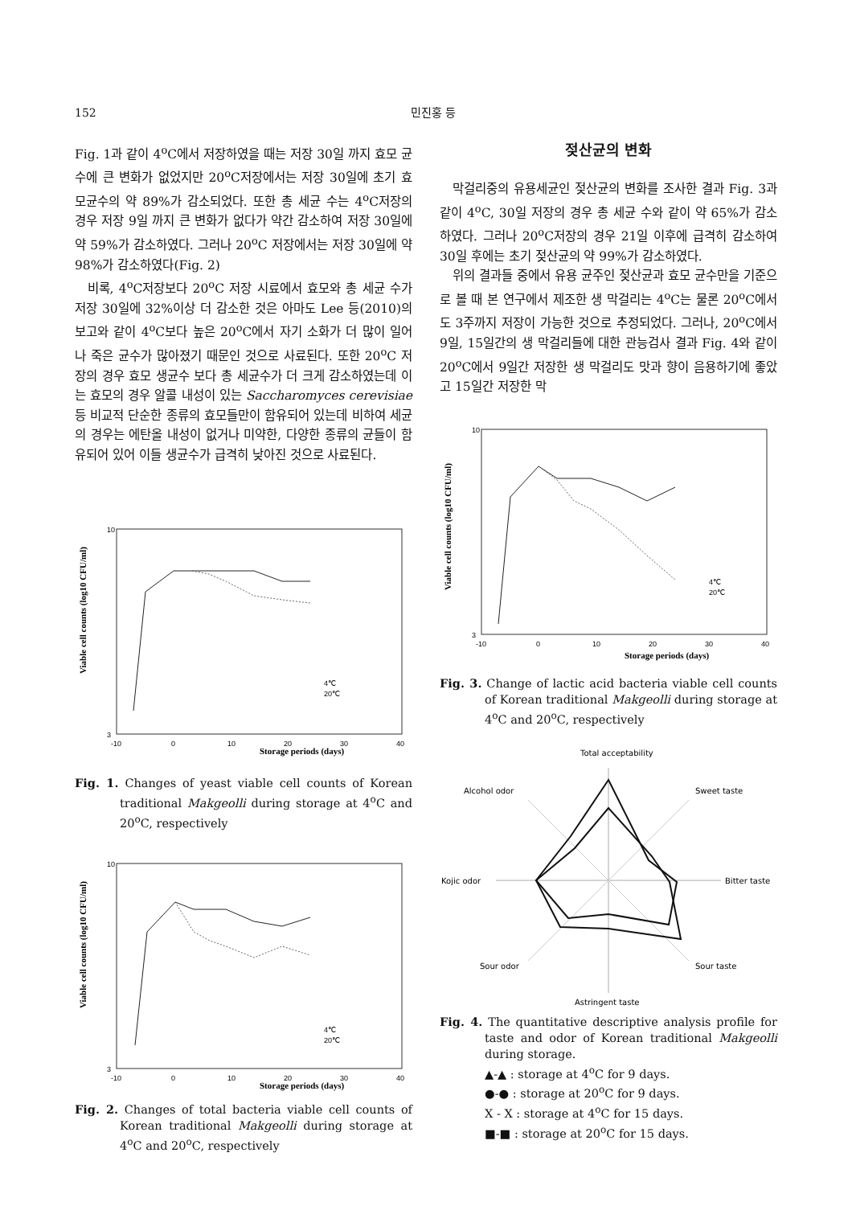152 민진홍 등
Fig. 1과 같이 4<sup>o</sup>C에서 저장하였을 때는 저장 30일 까지 효모 균수에 큰 변화가 없었지만 20<sup>o</sup>C저장에서는 저장 30일에 초기 효모균수의 약 89%가 감소되었다. 또한 총 세균 수는 4<sup>o</sup>C저장의 경우 저장 9일 까지 큰 변화가 없다가 약간 감소하여 저장 30일에 약 59%가 감소하였다. 그러나 20<sup>o</sup>C 저장에서는 저장 30일에 약 98%가 감소하였다(Fig. 2)
비록, 4<sup>o</sup>C저장보다 20<sup>o</sup>C 저장 시료에서 효모와 총 세균 수가 저장 30일에 32%이상 더 감소한 것은 아마도 Lee 등(2010)의 보고와 같이 4<sup>o</sup>C보다 높은 20<sup>o</sup>C에서 자기 소화가 더 많이 일어나 죽은 균수가 많아졌기 때문인 것으로 사료된다. 또한 20<sup>o</sup>C 저장의 경우 효모 생균수 보다 총 세균수가 더 크게 감소하였는데 이는 효모의 경우 알콜 내성이 있는 Saccharomyces cerevisiae등 비교적 단순한 종류의 효모들만이 함유되어 있는데 비하여 세균의 경우는 에탄올 내성이 없거나 미약한, 다양한 종류의 균들이 함유되어 있어 이들 생균수가 급격히 낮아진 것으로 사료된다.
Storage periods (days)
10
3
-10
0
10
20
30
40
Viable cell counts (log10 CFU/ml)
4℃
20℃
Fig. 1. Changes of yeast viable cell counts of Korean traditional Makgeolli during storage at 4<sup>o</sup>C and 20<sup>o</sup>C, respectively
Storage periods (days)
10
3
-10
0
10
20
30
40
Viable cell counts (log10 CFU/ml)
4℃
20℃
Fig. 2. Changes of total bacteria viable cell counts of Korean traditional Makgeolli during storage at 4<sup>o</sup>C and 20<sup>o</sup>C, respectively
젖산균의 변화
막걸리중의 유용세균인 젖산균의 변화를 조사한 결과 Fig. 3과 같이 4<sup>o</sup>C, 30일 저장의 경우 총 세균 수와 같이 약 65%가 감소하였다. 그러나 20<sup>o</sup>C저장의 경우 21일 이후에 급격히 감소하여 30일 후에는 초기 젖산균의 약 99%가 감소하였다.
위의 결과들 중에서 유용 균주인 젖산균과 효모 균수만을 기준으로 볼 때 본 연구에서 제조한 생 막걸리는 4<sup>o</sup>C는 물론 20<sup>o</sup>C에서도 3주까지 저장이 가능한 것으로 추정되었다. 그러나, 20<sup>o</sup>C에서 9일, 15일간의 생 막걸리들에 대한 관능검사 결과 Fig. 4와 같이 20<sup>o</sup>C에서 9일간 저장한 생 막걸리도 맛과 향이 음용하기에 좋았고 15일간 저장한 막
Storage periods (days)
10
3
-10
0
10
20
30
40
Viable cell counts (log10 CFU/ml)
4℃
20℃
Fig. 3. Change of lactic acid bacteria viable cell counts of Korean traditional Makgeolli during storage at 4<sup>o</sup>C and 20<sup>o</sup>C, respectively
Total acceptability
Alcohol odor
Sweet taste
Kojic odor
Bitter taste
Sour odor
Sour taste
Astringent taste
Fig. 4. The quantitative descriptive analysis profile for taste and odor of Korean traditional Makgeolli during storage.
▲-▲ : storage at 4<sup>o</sup>C for 9 days.
●-● : storage at 20<sup>o</sup>C for 9 days.
X - X : storage at 4<sup>o</sup>C for 15 days.
■-■ : storage at 20<sup>o</sup>C for 15 days.